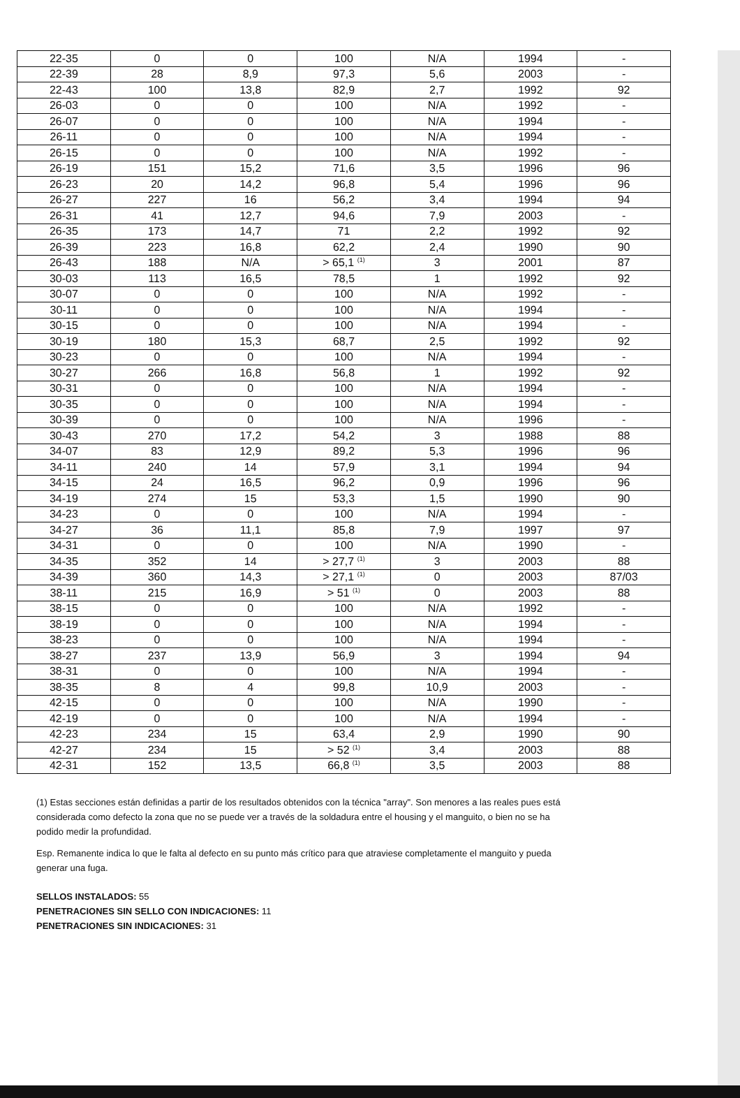| 22-35 | 0 | 0 | 100 | N/A | 1994 | - |
| 22-39 | 28 | 8,9 | 97,3 | 5,6 | 2003 | - |
| 22-43 | 100 | 13,8 | 82,9 | 2,7 | 1992 | 92 |
| 26-03 | 0 | 0 | 100 | N/A | 1992 | - |
| 26-07 | 0 | 0 | 100 | N/A | 1994 | - |
| 26-11 | 0 | 0 | 100 | N/A | 1994 | - |
| 26-15 | 0 | 0 | 100 | N/A | 1992 | - |
| 26-19 | 151 | 15,2 | 71,6 | 3,5 | 1996 | 96 |
| 26-23 | 20 | 14,2 | 96,8 | 5,4 | 1996 | 96 |
| 26-27 | 227 | 16 | 56,2 | 3,4 | 1994 | 94 |
| 26-31 | 41 | 12,7 | 94,6 | 7,9 | 2003 | - |
| 26-35 | 173 | 14,7 | 71 | 2,2 | 1992 | 92 |
| 26-39 | 223 | 16,8 | 62,2 | 2,4 | 1990 | 90 |
| 26-43 | 188 | N/A | > 65,1 <sup>(1)</sup> | 3 | 2001 | 87 |
| 30-03 | 113 | 16,5 | 78,5 | 1 | 1992 | 92 |
| 30-07 | 0 | 0 | 100 | N/A | 1992 | - |
| 30-11 | 0 | 0 | 100 | N/A | 1994 | - |
| 30-15 | 0 | 0 | 100 | N/A | 1994 | - |
| 30-19 | 180 | 15,3 | 68,7 | 2,5 | 1992 | 92 |
| 30-23 | 0 | 0 | 100 | N/A | 1994 | - |
| 30-27 | 266 | 16,8 | 56,8 | 1 | 1992 | 92 |
| 30-31 | 0 | 0 | 100 | N/A | 1994 | - |
| 30-35 | 0 | 0 | 100 | N/A | 1994 | - |
| 30-39 | 0 | 0 | 100 | N/A | 1996 | - |
| 30-43 | 270 | 17,2 | 54,2 | 3 | 1988 | 88 |
| 34-07 | 83 | 12,9 | 89,2 | 5,3 | 1996 | 96 |
| 34-11 | 240 | 14 | 57,9 | 3,1 | 1994 | 94 |
| 34-15 | 24 | 16,5 | 96,2 | 0,9 | 1996 | 96 |
| 34-19 | 274 | 15 | 53,3 | 1,5 | 1990 | 90 |
| 34-23 | 0 | 0 | 100 | N/A | 1994 | - |
| 34-27 | 36 | 11,1 | 85,8 | 7,9 | 1997 | 97 |
| 34-31 | 0 | 0 | 100 | N/A | 1990 | - |
| 34-35 | 352 | 14 | > 27,7 <sup>(1)</sup> | 3 | 2003 | 88 |
| 34-39 | 360 | 14,3 | > 27,1 <sup>(1)</sup> | 0 | 2003 | 87/03 |
| 38-11 | 215 | 16,9 | > 51 <sup>(1)</sup> | 0 | 2003 | 88 |
| 38-15 | 0 | 0 | 100 | N/A | 1992 | - |
| 38-19 | 0 | 0 | 100 | N/A | 1994 | - |
| 38-23 | 0 | 0 | 100 | N/A | 1994 | - |
| 38-27 | 237 | 13,9 | 56,9 | 3 | 1994 | 94 |
| 38-31 | 0 | 0 | 100 | N/A | 1994 | - |
| 38-35 | 8 | 4 | 99,8 | 10,9 | 2003 | - |
| 42-15 | 0 | 0 | 100 | N/A | 1990 | - |
| 42-19 | 0 | 0 | 100 | N/A | 1994 | - |
| 42-23 | 234 | 15 | 63,4 | 2,9 | 1990 | 90 |
| 42-27 | 234 | 15 | > 52 <sup>(1)</sup> | 3,4 | 2003 | 88 |
| 42-31 | 152 | 13,5 | 66,8 <sup>(1)</sup> | 3,5 | 2003 | 88 |
(1) Estas secciones están definidas a partir de los resultados obtenidos con la técnica "array". Son menores a las reales pues está considerada como defecto la zona que no se puede ver a través de la soldadura entre el housing y el manguito, o bien no se ha podido medir la profundidad.
Esp. Remanente indica lo que le falta al defecto en su punto más crítico para que atraviese completamente el manguito y pueda generar una fuga.
SELLOS INSTALADOS: 55
PENETRACIONES SIN SELLO CON INDICACIONES: 11
PENETRACIONES SIN INDICACIONES: 31